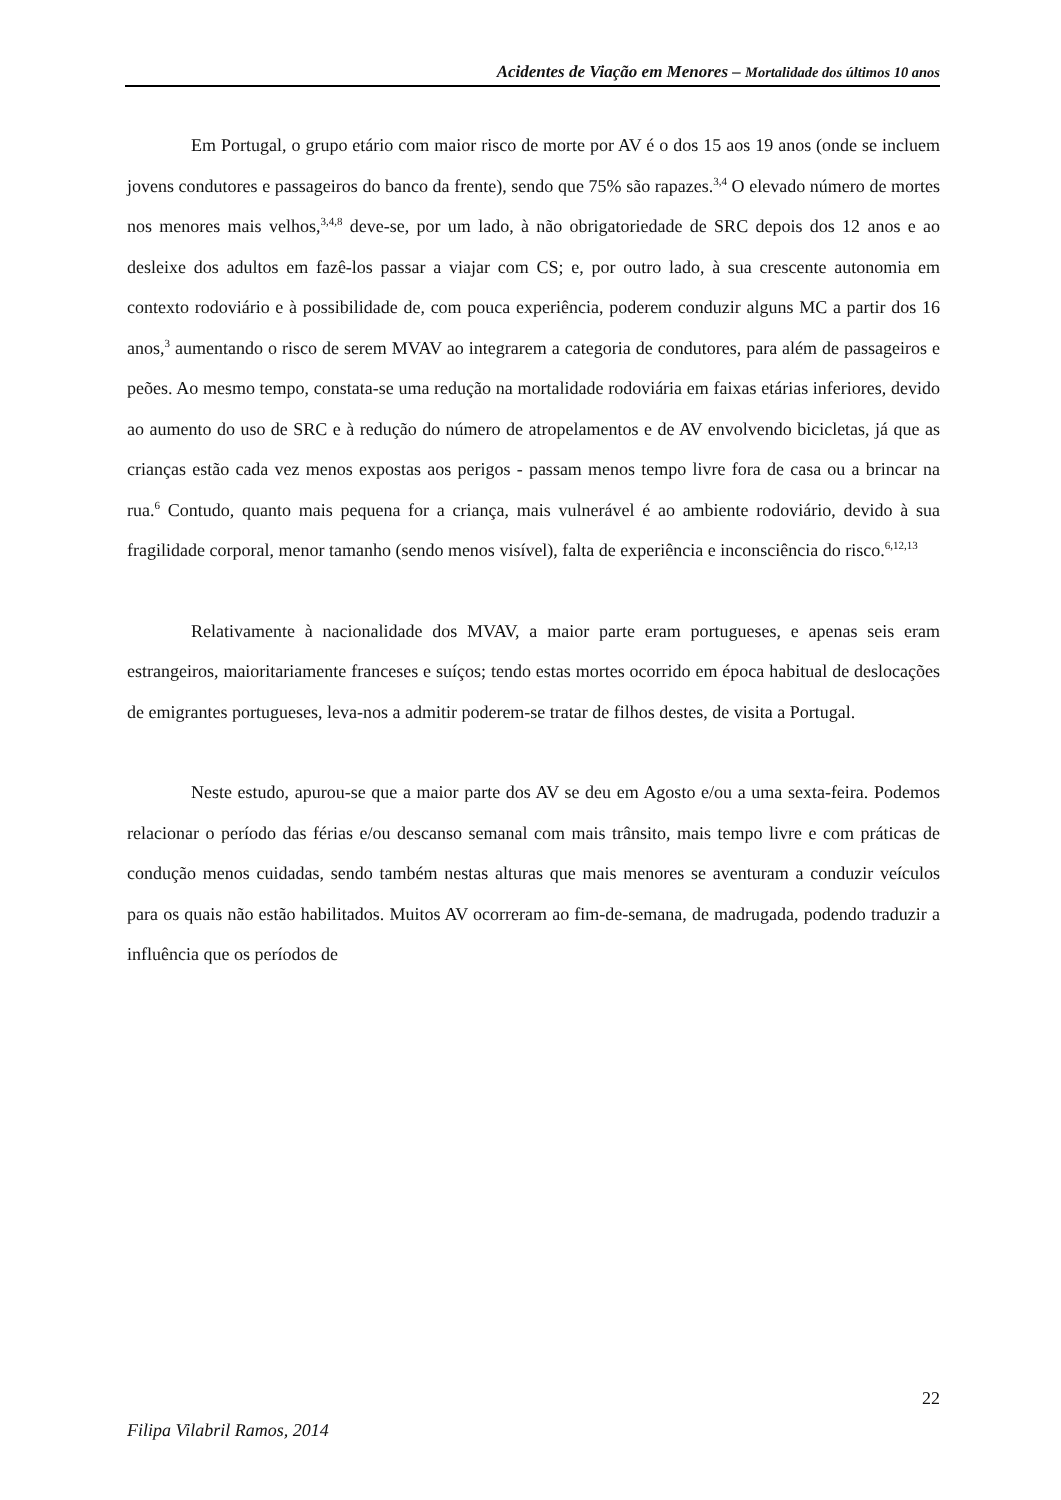Acidentes de Viação em Menores – Mortalidade dos últimos 10 anos
Em Portugal, o grupo etário com maior risco de morte por AV é o dos 15 aos 19 anos (onde se incluem jovens condutores e passageiros do banco da frente), sendo que 75% são rapazes.<sup>3,4</sup> O elevado número de mortes nos menores mais velhos,<sup>3,4,8</sup> deve-se, por um lado, à não obrigatoriedade de SRC depois dos 12 anos e ao desleixe dos adultos em fazê-los passar a viajar com CS; e, por outro lado, à sua crescente autonomia em contexto rodoviário e à possibilidade de, com pouca experiência, poderem conduzir alguns MC a partir dos 16 anos,<sup>3</sup> aumentando o risco de serem MVAV ao integrarem a categoria de condutores, para além de passageiros e peões. Ao mesmo tempo, constata-se uma redução na mortalidade rodoviária em faixas etárias inferiores, devido ao aumento do uso de SRC e à redução do número de atropelamentos e de AV envolvendo bicicletas, já que as crianças estão cada vez menos expostas aos perigos - passam menos tempo livre fora de casa ou a brincar na rua.<sup>6</sup> Contudo, quanto mais pequena for a criança, mais vulnerável é ao ambiente rodoviário, devido à sua fragilidade corporal, menor tamanho (sendo menos visível), falta de experiência e inconsciência do risco.<sup>6,12,13</sup>
Relativamente à nacionalidade dos MVAV, a maior parte eram portugueses, e apenas seis eram estrangeiros, maioritariamente franceses e suíços; tendo estas mortes ocorrido em época habitual de deslocações de emigrantes portugueses, leva-nos a admitir poderem-se tratar de filhos destes, de visita a Portugal.
Neste estudo, apurou-se que a maior parte dos AV se deu em Agosto e/ou a uma sexta-feira. Podemos relacionar o período das férias e/ou descanso semanal com mais trânsito, mais tempo livre e com práticas de condução menos cuidadas, sendo também nestas alturas que mais menores se aventuram a conduzir veículos para os quais não estão habilitados. Muitos AV ocorreram ao fim-de-semana, de madrugada, podendo traduzir a influência que os períodos de
22
Filipa Vilabril Ramos, 2014